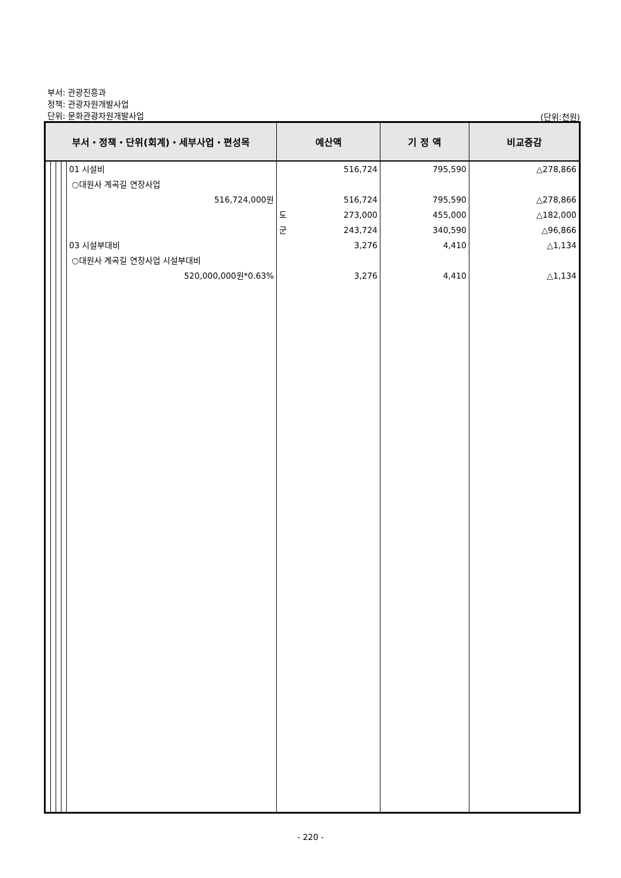부서: 관광진흥과
정책: 관광자원개발사업
단위: 문화관광자원개발사업
(단위:천원)
| 부서・정책・단위(회계)・세부사업・편성목 | | | | | 예산액 | | 기 정 액 | 비교증감 |
| --- | --- | --- | --- | --- | --- | --- | --- | --- |
| | | | | 01 시설비 ○대원사 계곡길 연장사업 516,724,000원 03 시설부대비 ○대원사 계곡길 연장사업 시설부대비 520,000,000원*0.63% | 도 군 | 516,724 516,724 273,000 243,724 3,276 3,276 | 795,590 795,590 455,000 340,590 4,410 4,410 | △278,866 △278,866 △182,000 △96,866 △1,134 △1,134 |
- 220 -